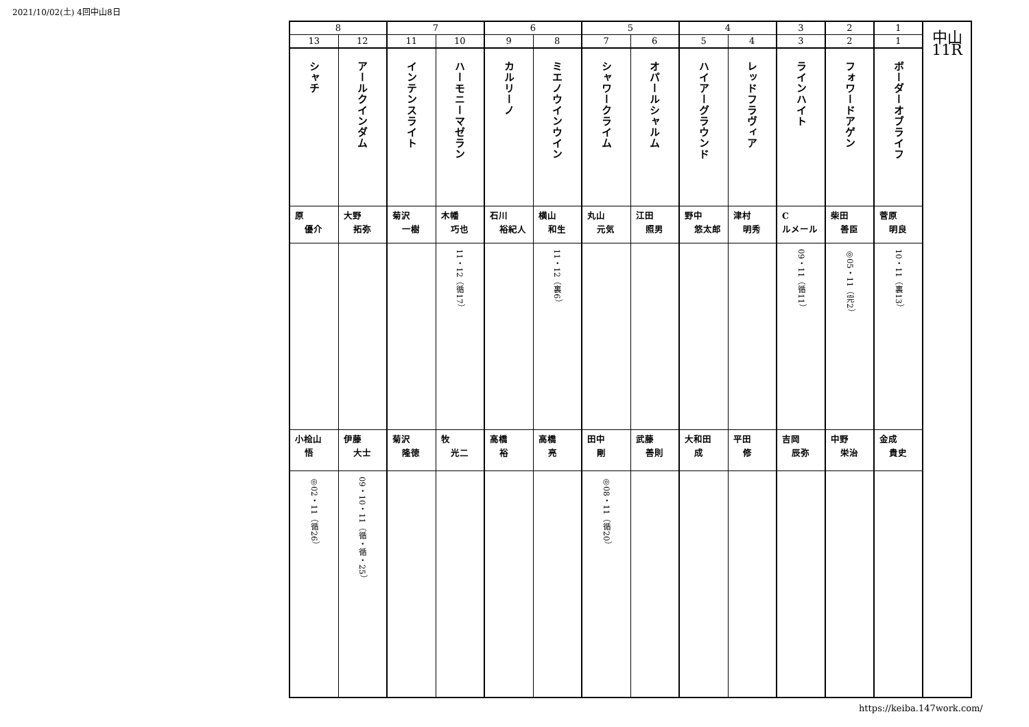2021/10/02(土) 4回中山8日
| 8 | | 7 | | 6 | | 5 | | 4 | | 3 | 2 | 1 | 中山 11R |
| 13 | 12 | 11 | 10 | 9 | 8 | 7 | 6 | 5 | 4 | 3 | 2 | 1 | |
| シャチ | アールクインダム | インテンスライト | ハーモニーマゼラン | カルリーノ | ミエノウインウイン | シャワークライム | オパールシャルム | ハイアーグラウンド | レッドフラヴィア | ラインハイト | フォワードアゲン | ボーダーオブライフ | |
| 原 優介 | 大野 拓弥 | 菊沢 一樹 | 木幡 巧也 | 石川 裕紀人 | 横山 和生 | 丸山 元気 | 江田 照男 | 野中 悠太郎 | 津村 明秀 | C ルメール | 柴田 善臣 | 菅原 明良 | |
| | | | 11・12（循17） | | 11・12（裏6） | | | | | 09・11（循11） | ◎05・11（完2） | 10・11（裏13） | |
| 小桧山 悟 | 伊藤 大士 | 菊沢 隆徳 | 牧 光二 | 高橋 裕 | 高橋 亮 | 田中 剛 | 武藤 善則 | 大和田 成 | 平田 修 | 吉岡 辰弥 | 中野 栄治 | 金成 貴史 | |
| ◎02・11（循26） | 09・10・11（循・循・25） | | | | | ◎08・11（循20） | | | | | | | |
https://keiba.147work.com/